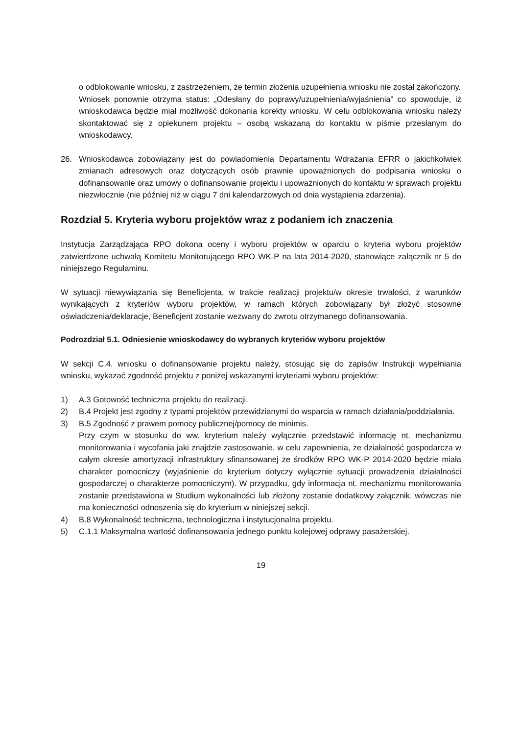o odblokowanie wniosku, z zastrzeżeniem, że termin złożenia uzupełnienia wniosku nie został zakończony.
Wniosek ponownie otrzyma status: „Odesłany do poprawy/uzupełnienia/wyjaśnienia” co spowoduje, iż wnioskodawca będzie miał możliwość dokonania korekty wniosku. W celu odblokowania wniosku należy skontaktować się z opiekunem projektu – osobą wskazaną do kontaktu w piśmie przesłanym do wnioskodawcy.
26. Wnioskodawca zobowiązany jest do powiadomienia Departamentu Wdrażania EFRR o jakichkolwiek zmianach adresowych oraz dotyczących osób prawnie upoważnionych do podpisania wniosku o dofinansowanie oraz umowy o dofinansowanie projektu i upoważnionych do kontaktu w sprawach projektu niezwłocznie (nie później niż w ciągu 7 dni kalendarzowych od dnia wystąpienia zdarzenia).
Rozdział 5. Kryteria wyboru projektów wraz z podaniem ich znaczenia
Instytucja Zarządzająca RPO dokona oceny i wyboru projektów w oparciu o kryteria wyboru projektów zatwierdzone uchwałą Komitetu Monitorującego RPO WK-P na lata 2014-2020, stanowiące załącznik nr 5 do niniejszego Regulaminu.
W sytuacji niewywiązania się Beneficjenta, w trakcie realizacji projektu/w okresie trwałości, z warunków wynikających z kryteriów wyboru projektów, w ramach których zobowiązany był złożyć stosowne oświadczenia/deklaracje, Beneficjent zostanie wezwany do zwrotu otrzymanego dofinansowania.
Podrozdział 5.1. Odniesienie wnioskodawcy do wybranych kryteriów wyboru projektów
W sekcji C.4. wniosku o dofinansowanie projektu należy, stosując się do zapisów Instrukcji wypełniania wniosku, wykazać zgodność projektu z poniżej wskazanymi kryteriami wyboru projektów:
1) A.3 Gotowość techniczna projektu do realizacji.
2) B.4 Projekt jest zgodny z typami projektów przewidzianymi do wsparcia w ramach działania/poddziałania.
3) B.5 Zgodność z prawem pomocy publicznej/pomocy de minimis.
Przy czym w stosunku do ww. kryterium należy wyłącznie przedstawić informację nt. mechanizmu monitorowania i wycofania jaki znajdzie zastosowanie, w celu zapewnienia, że działalność gospodarcza w całym okresie amortyzacji infrastruktury sfinansowanej ze środków RPO WK-P 2014-2020 będzie miała charakter pomocniczy (wyjaśnienie do kryterium dotyczy wyłącznie sytuacji prowadzenia działalności gospodarczej o charakterze pomocniczym). W przypadku, gdy informacja nt. mechanizmu monitorowania zostanie przedstawiona w Studium wykonalności lub złożony zostanie dodatkowy załącznik, wówczas nie ma konieczności odnoszenia się do kryterium w niniejszej sekcji.
4) B.8 Wykonalność techniczna, technologiczna i instytucjonalna projektu.
5) C.1.1 Maksymalna wartość dofinansowania jednego punktu kolejowej odprawy pasażerskiej.
19